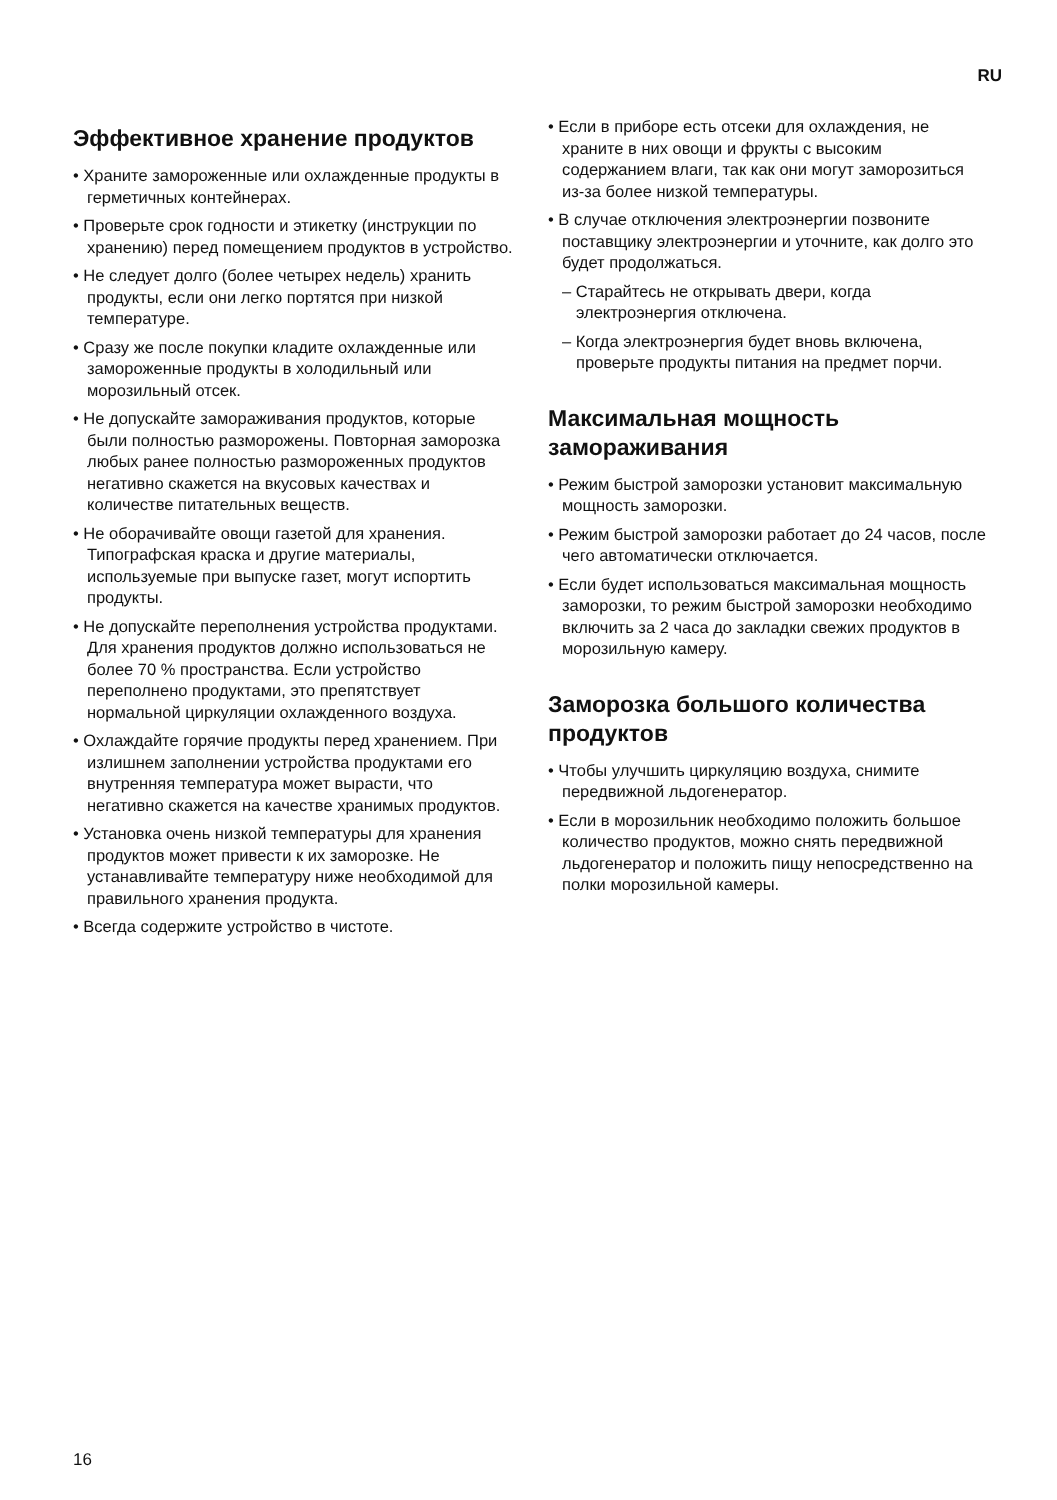RU
Эффективное хранение продуктов
• Храните замороженные или охлажденные продукты в герметичных контейнерах.
• Проверьте срок годности и этикетку (инструкции по хранению) перед помещением продуктов в устройство.
• Не следует долго (более четырех недель) хранить продукты, если они легко портятся при низкой температуре.
• Сразу же после покупки кладите охлажденные или замороженные продукты в холодильный или морозильный отсек.
• Не допускайте замораживания продуктов, которые были полностью разморожены. Повторная заморозка любых ранее полностью размороженных продуктов негативно скажется на вкусовых качествах и количестве питательных веществ.
• Не оборачивайте овощи газетой для хранения. Типографская краска и другие материалы, используемые при выпуске газет, могут испортить продукты.
• Не допускайте переполнения устройства продуктами. Для хранения продуктов должно использоваться не более 70 % пространства. Если устройство переполнено продуктами, это препятствует нормальной циркуляции охлажденного воздуха.
• Охлаждайте горячие продукты перед хранением. При излишнем заполнении устройства продуктами его внутренняя температура может вырасти, что негативно скажется на качестве хранимых продуктов.
• Установка очень низкой температуры для хранения продуктов может привести к их заморозке. Не устанавливайте температуру ниже необходимой для правильного хранения продукта.
• Всегда содержите устройство в чистоте.
• Если в приборе есть отсеки для охлаждения, не храните в них овощи и фрукты с высоким содержанием влаги, так как они могут заморозиться из-за более низкой температуры.
• В случае отключения электроэнергии позвоните поставщику электроэнергии и уточните, как долго это будет продолжаться.
– Старайтесь не открывать двери, когда электроэнергия отключена.
– Когда электроэнергия будет вновь включена, проверьте продукты питания на предмет порчи.
Максимальная мощность замораживания
• Режим быстрой заморозки установит максимальную мощность заморозки.
• Режим быстрой заморозки работает до 24 часов, после чего автоматически отключается.
• Если будет использоваться максимальная мощность заморозки, то режим быстрой заморозки необходимо включить за 2 часа до закладки свежих продуктов в морозильную камеру.
Заморозка большого количества продуктов
• Чтобы улучшить циркуляцию воздуха, снимите передвижной льдогенератор.
• Если в морозильник необходимо положить большое количество продуктов, можно снять передвижной льдогенератор и положить пищу непосредственно на полки морозильной камеры.
16